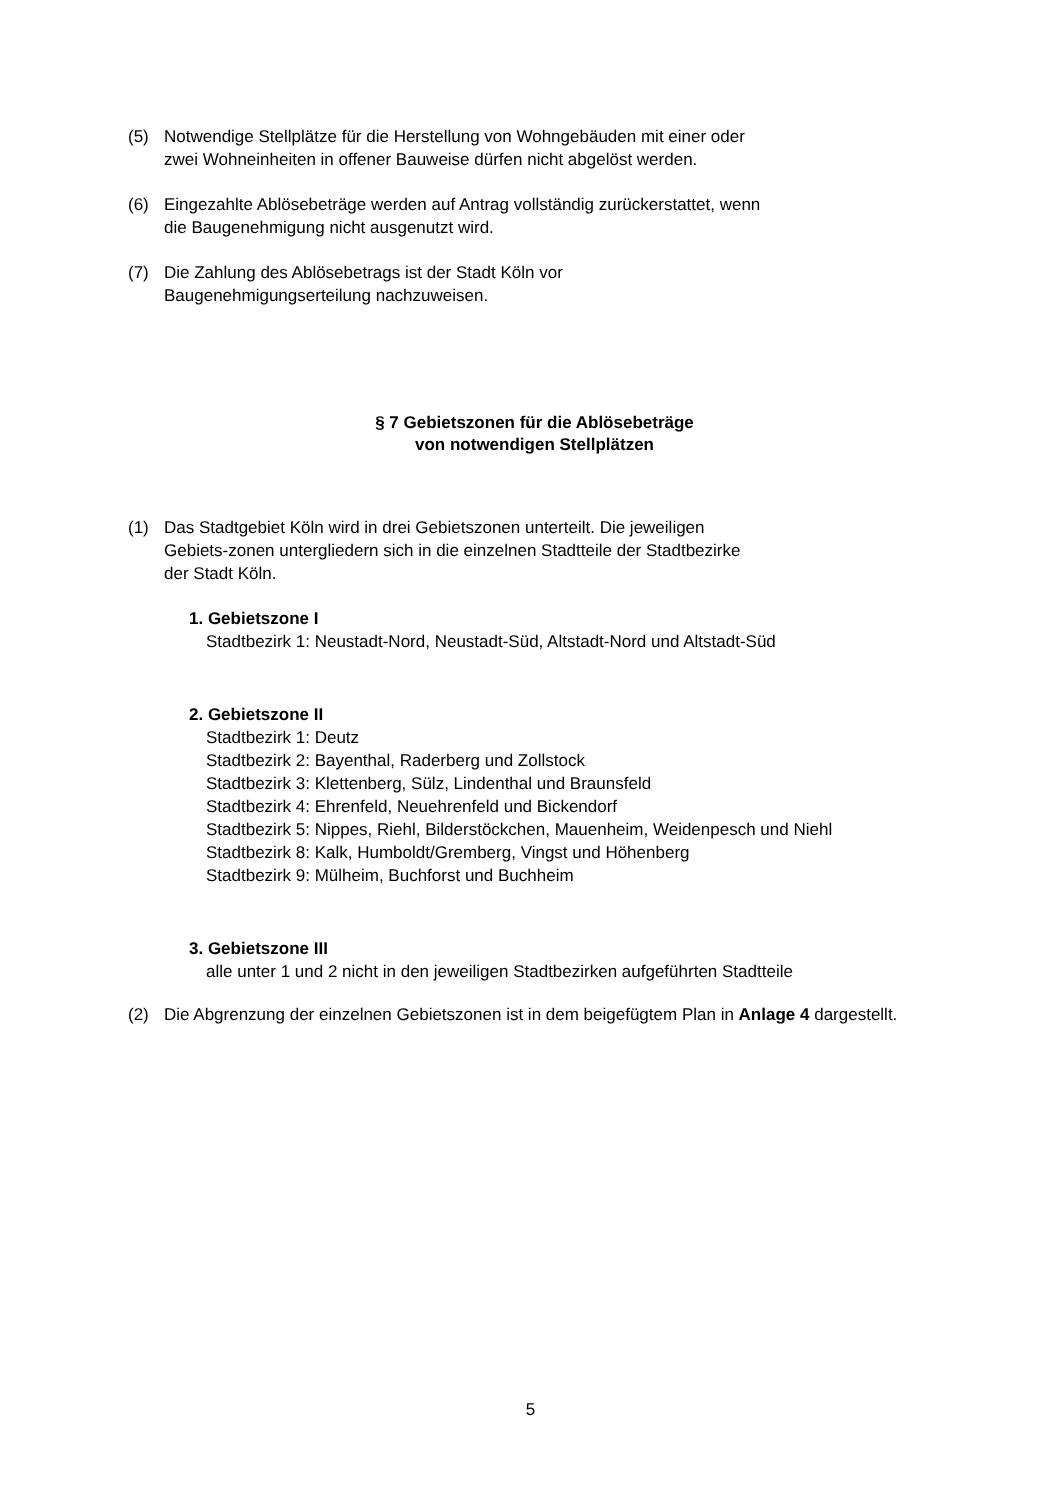(5) Notwendige Stellplätze für die Herstellung von Wohngebäuden mit einer oder zwei Wohneinheiten in offener Bauweise dürfen nicht abgelöst werden.
(6) Eingezahlte Ablösebeträge werden auf Antrag vollständig zurückerstattet, wenn die Baugenehmigung nicht ausgenutzt wird.
(7) Die Zahlung des Ablösebetrags ist der Stadt Köln vor Baugenehmigungserteilung nachzuweisen.
§ 7 Gebietszonen für die Ablösebeträge
von notwendigen Stellplätzen
(1) Das Stadtgebiet Köln wird in drei Gebietszonen unterteilt. Die jeweiligen Gebiets-zonen untergliedern sich in die einzelnen Stadtteile der Stadtbezirke der Stadt Köln.
1. Gebietszone I
Stadtbezirk 1: Neustadt-Nord, Neustadt-Süd, Altstadt-Nord und Altstadt-Süd
2. Gebietszone II
Stadtbezirk 1: Deutz
Stadtbezirk 2: Bayenthal, Raderberg und Zollstock
Stadtbezirk 3: Klettenberg, Sülz, Lindenthal und Braunsfeld
Stadtbezirk 4: Ehrenfeld, Neuehrenfeld und Bickendorf
Stadtbezirk 5: Nippes, Riehl, Bilderstöckchen, Mauenheim, Weidenpesch und Niehl
Stadtbezirk 8: Kalk, Humboldt/Gremberg, Vingst und Höhenberg
Stadtbezirk 9: Mülheim, Buchforst und Buchheim
3. Gebietszone III
alle unter 1 und 2 nicht in den jeweiligen Stadtbezirken aufgeführten Stadtteile
(2) Die Abgrenzung der einzelnen Gebietszonen ist in dem beigefügtem Plan in Anlage 4 dargestellt.
5